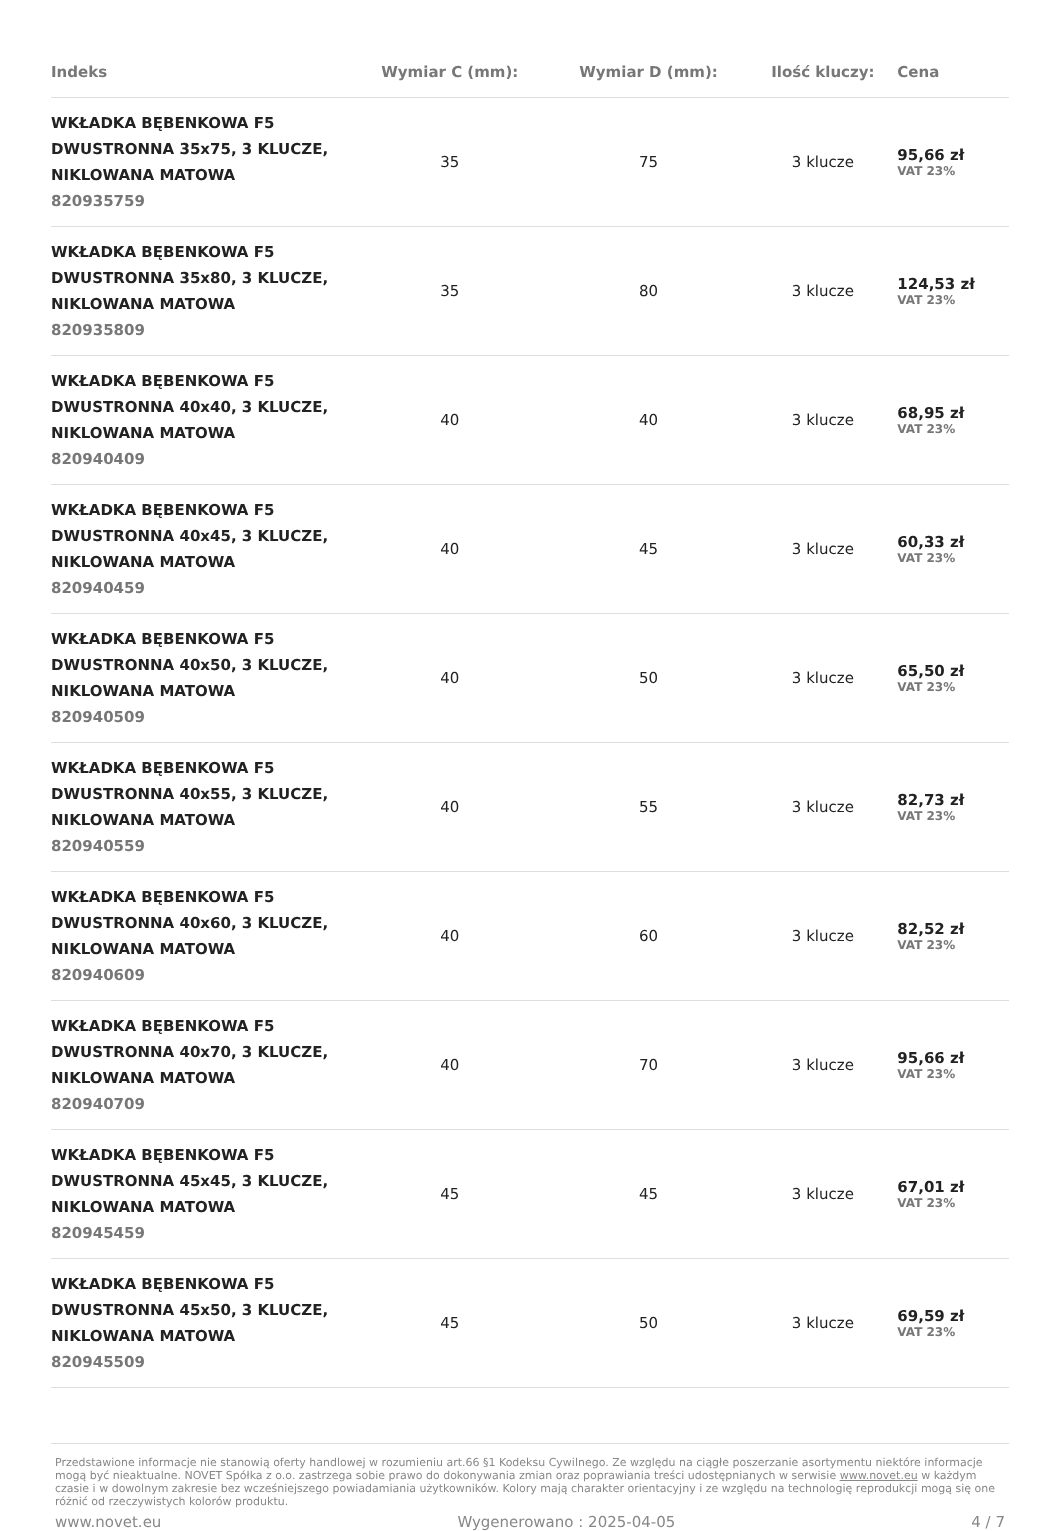| Indeks | Wymiar C (mm): | Wymiar D (mm): | Ilość kluczy: | Cena |
| --- | --- | --- | --- | --- |
| WKŁADKA BĘBENKOWA F5 DWUSTRONNA 35x75, 3 KLUCZE, NIKLOWANA MATOWA 820935759 | 35 | 75 | 3 klucze | 95,66 zł VAT 23% |
| WKŁADKA BĘBENKOWA F5 DWUSTRONNA 35x80, 3 KLUCZE, NIKLOWANA MATOWA 820935809 | 35 | 80 | 3 klucze | 124,53 zł VAT 23% |
| WKŁADKA BĘBENKOWA F5 DWUSTRONNA 40x40, 3 KLUCZE, NIKLOWANA MATOWA 820940409 | 40 | 40 | 3 klucze | 68,95 zł VAT 23% |
| WKŁADKA BĘBENKOWA F5 DWUSTRONNA 40x45, 3 KLUCZE, NIKLOWANA MATOWA 820940459 | 40 | 45 | 3 klucze | 60,33 zł VAT 23% |
| WKŁADKA BĘBENKOWA F5 DWUSTRONNA 40x50, 3 KLUCZE, NIKLOWANA MATOWA 820940509 | 40 | 50 | 3 klucze | 65,50 zł VAT 23% |
| WKŁADKA BĘBENKOWA F5 DWUSTRONNA 40x55, 3 KLUCZE, NIKLOWANA MATOWA 820940559 | 40 | 55 | 3 klucze | 82,73 zł VAT 23% |
| WKŁADKA BĘBENKOWA F5 DWUSTRONNA 40x60, 3 KLUCZE, NIKLOWANA MATOWA 820940609 | 40 | 60 | 3 klucze | 82,52 zł VAT 23% |
| WKŁADKA BĘBENKOWA F5 DWUSTRONNA 40x70, 3 KLUCZE, NIKLOWANA MATOWA 820940709 | 40 | 70 | 3 klucze | 95,66 zł VAT 23% |
| WKŁADKA BĘBENKOWA F5 DWUSTRONNA 45x45, 3 KLUCZE, NIKLOWANA MATOWA 820945459 | 45 | 45 | 3 klucze | 67,01 zł VAT 23% |
| WKŁADKA BĘBENKOWA F5 DWUSTRONNA 45x50, 3 KLUCZE, NIKLOWANA MATOWA 820945509 | 45 | 50 | 3 klucze | 69,59 zł VAT 23% |
Przedstawione informacje nie stanowią oferty handlowej w rozumieniu art.66 §1 Kodeksu Cywilnego. Ze względu na ciągłe poszerzanie asortymentu niektóre informacje mogą być nieaktualne. NOVET Spółka z o.o. zastrzega sobie prawo do dokonywania zmian oraz poprawiania treści udostępnianych w serwisie www.novet.eu w każdym czasie i w dowolnym zakresie bez wcześniejszego powiadamiania użytkowników. Kolory mają charakter orientacyjny i ze względu na technologię reprodukcji mogą się one różnić od rzeczywistych kolorów produktu.
www.novet.eu Wygenerowano : 2025-04-05 4 / 7